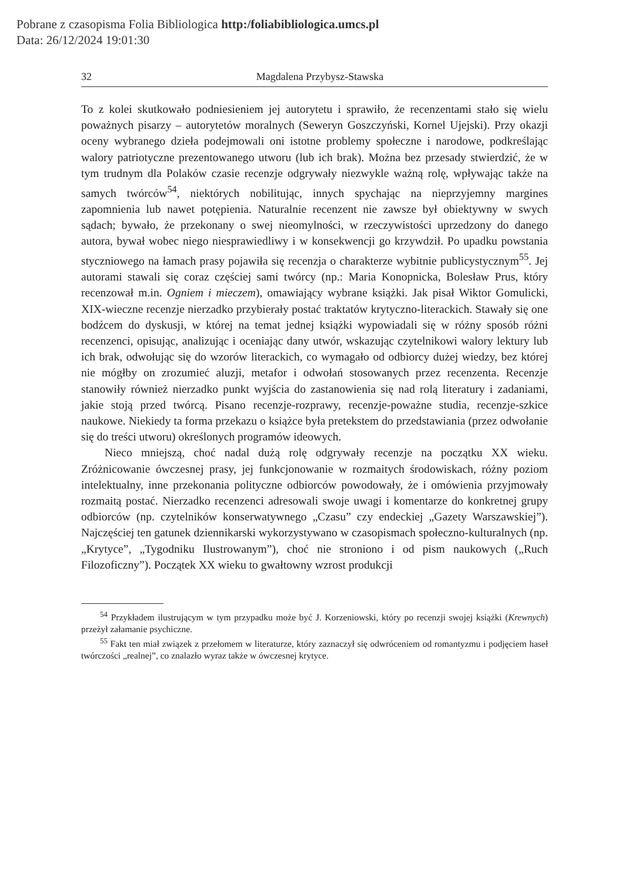Pobrane z czasopisma Folia Bibliologica http:/foliabibliologica.umcs.pl
Data: 26/12/2024 19:01:30
32 Magdalena Przybysz-Stawska
To z kolei skutkowało podniesieniem jej autorytetu i sprawiło, że recenzentami stało się wielu poważnych pisarzy – autorytetów moralnych (Seweryn Goszczyński, Kornel Ujejski). Przy okazji oceny wybranego dzieła podejmowali oni istotne problemy społeczne i narodowe, podkreślając walory patriotyczne prezentowanego utworu (lub ich brak). Można bez przesady stwierdzić, że w tym trudnym dla Polaków czasie recenzje odgrywały niezwykle ważną rolę, wpływając także na samych twórców<sup>54</sup>, niektórych nobilitując, innych spychając na nieprzyjemny margines zapomnienia lub nawet potępienia. Naturalnie recenzent nie zawsze był obiektywny w swych sądach; bywało, że przekonany o swej nieomylności, w rzeczywistości uprzedzony do danego autora, bywał wobec niego niesprawiedliwy i w konsekwencji go krzywdził. Po upadku powstania styczniowego na łamach prasy pojawiła się recenzja o charakterze wybitnie publicystycznym<sup>55</sup>. Jej autorami stawali się coraz częściej sami twórcy (np.: Maria Konopnicka, Bolesław Prus, który recenzował m.in. Ogniem i mieczem), omawiający wybrane książki. Jak pisał Wiktor Gomulicki, XIX-wieczne recenzje nierzadko przybierały postać traktatów krytyczno-literackich. Stawały się one bodźcem do dyskusji, w której na temat jednej książki wypowiadali się w różny sposób różni recenzenci, opisując, analizując i oceniając dany utwór, wskazując czytelnikowi walory lektury lub ich brak, odwołując się do wzorów literackich, co wymagało od odbiorcy dużej wiedzy, bez której nie mógłby on zrozumieć aluzji, metafor i odwołań stosowanych przez recenzenta. Recenzje stanowiły również nierzadko punkt wyjścia do zastanowienia się nad rolą literatury i zadaniami, jakie stoją przed twórcą. Pisano recenzje-rozprawy, recenzje-poważne studia, recenzje-szkice naukowe. Niekiedy ta forma przekazu o książce była pretekstem do przedstawiania (przez odwołanie się do treści utworu) określonych programów ideowych.
Nieco mniejszą, choć nadal dużą rolę odgrywały recenzje na początku XX wieku. Zróżnicowanie ówczesnej prasy, jej funkcjonowanie w rozmaitych środowiskach, różny poziom intelektualny, inne przekonania polityczne odbiorców powodowały, że i omówienia przyjmowały rozmaitą postać. Nierzadko recenzenci adresowali swoje uwagi i komentarze do konkretnej grupy odbiorców (np. czytelników konserwatywnego „Czasu” czy endeckiej „Gazety Warszawskiej”). Najczęściej ten gatunek dziennikarski wykorzystywano w czasopismach społeczno-kulturalnych (np. „Krytyce”, „Tygodniku Ilustrowanym”), choć nie stroniono i od pism naukowych („Ruch Filozoficzny”). Początek XX wieku to gwałtowny wzrost produkcji
<sup>54</sup> Przykładem ilustrującym w tym przypadku może być J. Korzeniowski, który po recenzji swojej książki (Krewnych) przeżył załamanie psychiczne.
<sup>55</sup> Fakt ten miał związek z przełomem w literaturze, który zaznaczył się odwróceniem od romantyzmu i podjęciem haseł twórczości „realnej”, co znalazło wyraz także w ówczesnej krytyce.